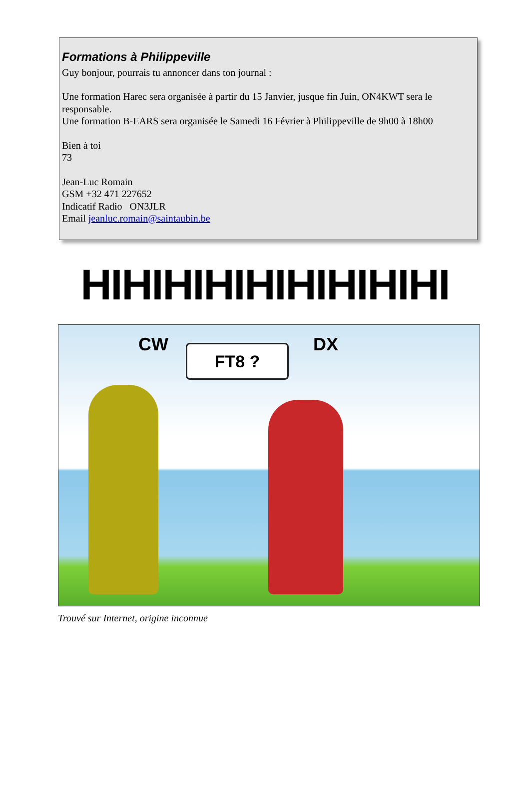Formations à Philippeville
Guy bonjour, pourrais tu annoncer dans ton journal :
Une formation Harec sera organisée à partir du 15 Janvier, jusque fin Juin, ON4KWT sera le responsable.
Une formation B-EARS sera organisée le Samedi 16 Février à Philippeville de 9h00 à 18h00
Bien à toi
73
Jean-Luc Romain
GSM +32 471 227652
Indicatif Radio ON3JLR
Email jeanluc.romain@saintaubin.be
HIHIHIHIHIHIHIHIHI
CW FT8 ? DX
Trouvé sur Internet, origine inconnue